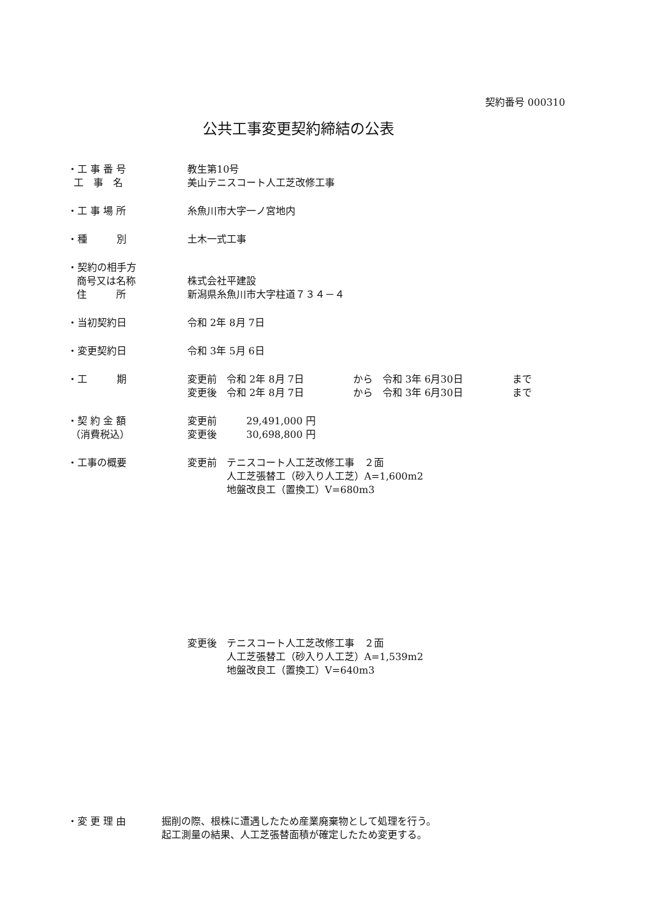契約番号 000310
公共工事変更契約締結の公表
・工 事 番 号
工　事　名
教生第10号
美山テニスコート人工芝改修工事
・工 事 場 所 糸魚川市大字一ノ宮地内
・種　　　別 土木一式工事
・契約の相手方
商号又は名称
住　　　所
株式会社平建設
新潟県糸魚川市大字柱道７３４－４
・当初契約日 令和 2年 8月 7日
・変更契約日 令和 3年 5月 6日
・工　　　期 変更前　令和 2年 8月 7日　　　　　から　令和 3年 6月30日　　　　　まで
変更後　令和 2年 8月 7日　　　　　から　令和 3年 6月30日　　　　　まで
・契 約 金 額
（消費税込）
変更前　　　29,491,000 円
変更後　　　30,698,800 円
・工事の概要 変更前　テニスコート人工芝改修工事　２面
　　　　人工芝張替工（砂入り人工芝）A=1,600m2
　　　　地盤改良工（置換工）V=680m3
変更後　テニスコート人工芝改修工事　２面
　　　　人工芝張替工（砂入り人工芝）A=1,539m2
　　　　地盤改良工（置換工）V=640m3
・変 更 理 由 掘削の際、根株に遭遇したため産業廃棄物として処理を行う。
起工測量の結果、人工芝張替面積が確定したため変更する。